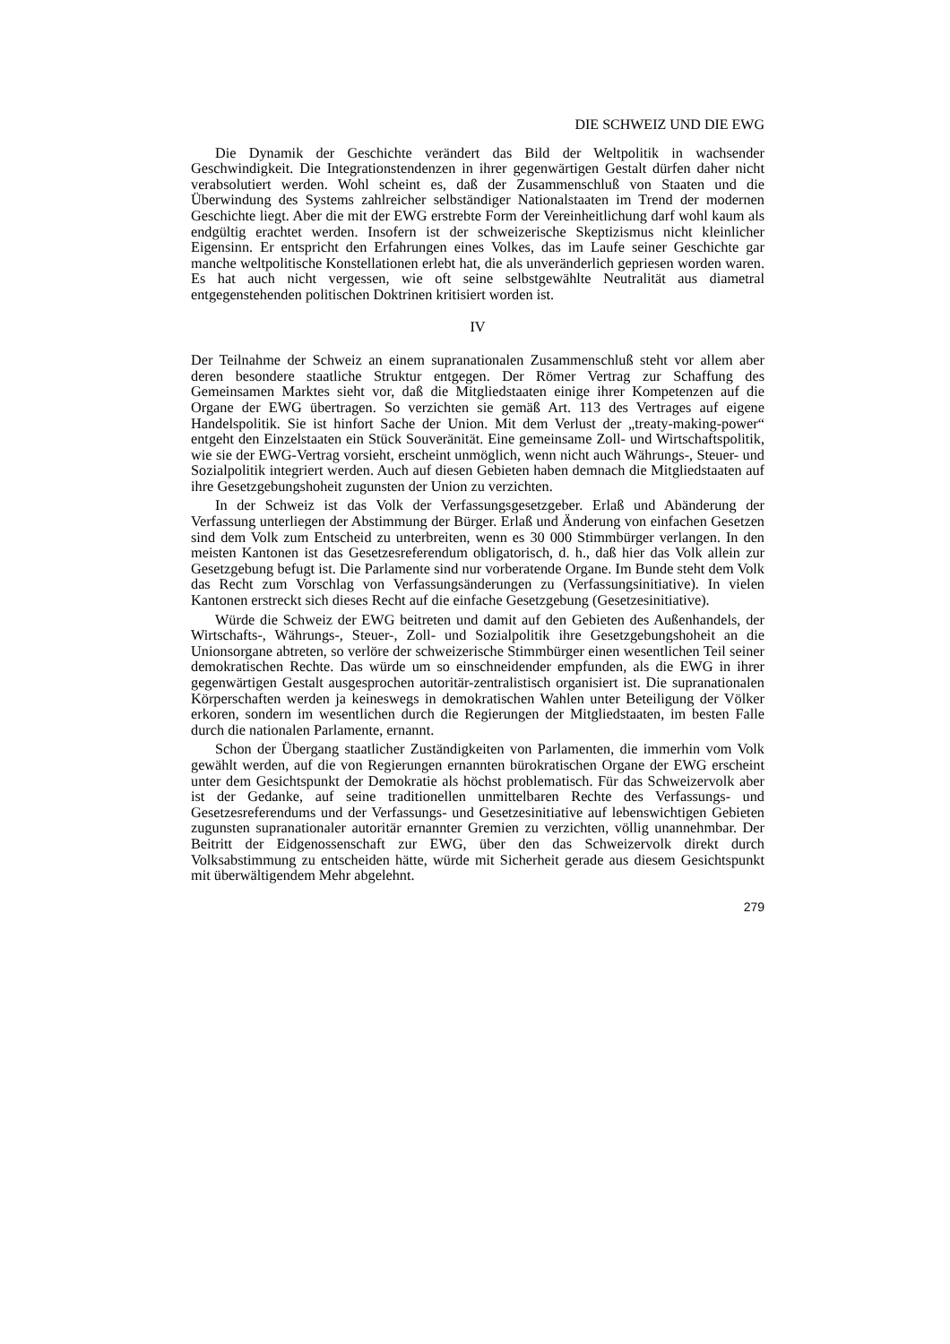DIE SCHWEIZ UND DIE EWG
Die Dynamik der Geschichte verändert das Bild der Weltpolitik in wachsender Geschwindigkeit. Die Integrationstendenzen in ihrer gegenwärtigen Gestalt dürfen daher nicht verabsolutiert werden. Wohl scheint es, daß der Zusammenschluß von Staaten und die Überwindung des Systems zahlreicher selbständiger Nationalstaaten im Trend der modernen Geschichte liegt. Aber die mit der EWG erstrebte Form der Vereinheitlichung darf wohl kaum als endgültig erachtet werden. Insofern ist der schweizerische Skeptizismus nicht kleinlicher Eigensinn. Er entspricht den Erfahrungen eines Volkes, das im Laufe seiner Geschichte gar manche weltpolitische Konstellationen erlebt hat, die als unveränderlich gepriesen worden waren. Es hat auch nicht vergessen, wie oft seine selbstgewählte Neutralität aus diametral entgegenstehenden politischen Doktrinen kritisiert worden ist.
IV
Der Teilnahme der Schweiz an einem supranationalen Zusammenschluß steht vor allem aber deren besondere staatliche Struktur entgegen. Der Römer Vertrag zur Schaffung des Gemeinsamen Marktes sieht vor, daß die Mitgliedstaaten einige ihrer Kompetenzen auf die Organe der EWG übertragen. So verzichten sie gemäß Art. 113 des Vertrages auf eigene Handelspolitik. Sie ist hinfort Sache der Union. Mit dem Verlust der „treaty-making-power“ entgeht den Einzelstaaten ein Stück Souveränität. Eine gemeinsame Zoll- und Wirtschaftspolitik, wie sie der EWG-Vertrag vorsieht, erscheint unmöglich, wenn nicht auch Währungs-, Steuer- und Sozialpolitik integriert werden. Auch auf diesen Gebieten haben demnach die Mitgliedstaaten auf ihre Gesetzgebungshoheit zugunsten der Union zu verzichten.
In der Schweiz ist das Volk der Verfassungsgesetzgeber. Erlaß und Abänderung der Verfassung unterliegen der Abstimmung der Bürger. Erlaß und Änderung von einfachen Gesetzen sind dem Volk zum Entscheid zu unterbreiten, wenn es 30 000 Stimmbürger verlangen. In den meisten Kantonen ist das Gesetzesreferendum obligatorisch, d. h., daß hier das Volk allein zur Gesetzgebung befugt ist. Die Parlamente sind nur vorberatende Organe. Im Bunde steht dem Volk das Recht zum Vorschlag von Verfassungsänderungen zu (Verfassungsinitiative). In vielen Kantonen erstreckt sich dieses Recht auf die einfache Gesetzgebung (Gesetzesinitiative).
Würde die Schweiz der EWG beitreten und damit auf den Gebieten des Außenhandels, der Wirtschafts-, Währungs-, Steuer-, Zoll- und Sozialpolitik ihre Gesetzgebungshoheit an die Unionsorgane abtreten, so verlöre der schweizerische Stimmbürger einen wesentlichen Teil seiner demokratischen Rechte. Das würde um so einschneidender empfunden, als die EWG in ihrer gegenwärtigen Gestalt ausgesprochen autoritär-zentralistisch organisiert ist. Die supranationalen Körperschaften werden ja keineswegs in demokratischen Wahlen unter Beteiligung der Völker erkoren, sondern im wesentlichen durch die Regierungen der Mitgliedstaaten, im besten Falle durch die nationalen Parlamente, ernannt.
Schon der Übergang staatlicher Zuständigkeiten von Parlamenten, die immerhin vom Volk gewählt werden, auf die von Regierungen ernannten bürokratischen Organe der EWG erscheint unter dem Gesichtspunkt der Demokratie als höchst problematisch. Für das Schweizervolk aber ist der Gedanke, auf seine traditionellen unmittelbaren Rechte des Verfassungs- und Gesetzesreferendums und der Verfassungs- und Gesetzesinitiative auf lebenswichtigen Gebieten zugunsten supranationaler autoritär ernannter Gremien zu verzichten, völlig unannehmbar. Der Beitritt der Eidgenossenschaft zur EWG, über den das Schweizervolk direkt durch Volksabstimmung zu entscheiden hätte, würde mit Sicherheit gerade aus diesem Gesichtspunkt mit überwältigendem Mehr abgelehnt.
279